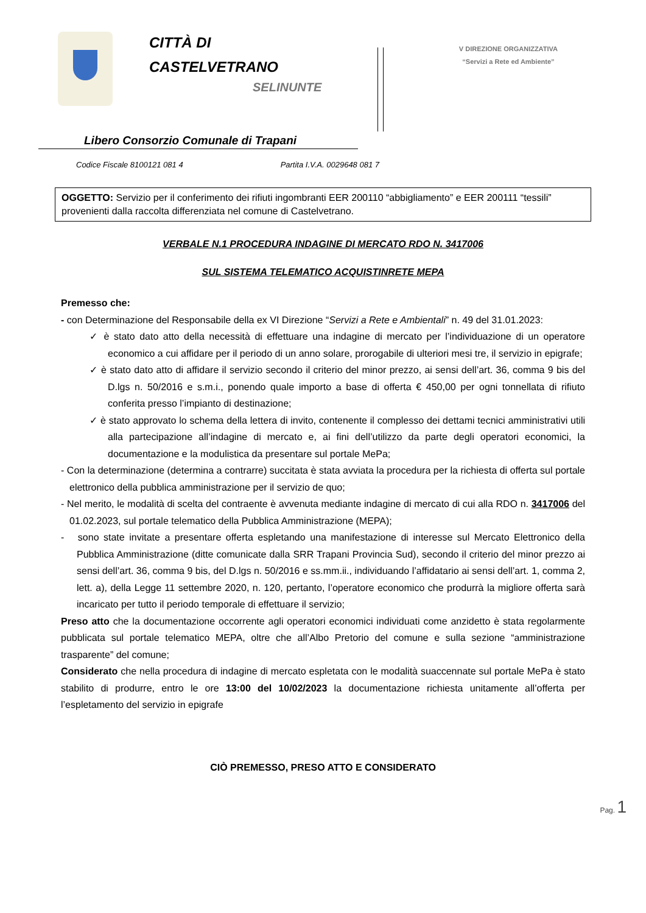CITTÀ DI
CASTELVETRANO
SELINUNTE
V DIREZIONE ORGANIZZATIVA
“Servizi a Rete ed Ambiente”
Libero Consorzio Comunale di Trapani
Codice Fiscale 8100121 081 4 Partita I.V.A. 0029648 081 7
OGGETTO: Servizio per il conferimento dei rifiuti ingombranti EER 200110 “abbigliamento” e EER 200111 “tessili” provenienti dalla raccolta differenziata nel comune di Castelvetrano.
VERBALE N.1 PROCEDURA INDAGINE DI MERCATO RDO N. 3417006
SUL SISTEMA TELEMATICO ACQUISTINRETE MEPA
Premesso che:
- con Determinazione del Responsabile della ex VI Direzione “Servizi a Rete e Ambientali” n. 49 del 31.01.2023:
✓ è stato dato atto della necessità di effettuare una indagine di mercato per l’individuazione di un operatore economico a cui affidare per il periodo di un anno solare, prorogabile di ulteriori mesi tre, il servizio in epigrafe;
✓ è stato dato atto di affidare il servizio secondo il criterio del minor prezzo, ai sensi dell’art. 36, comma 9 bis del D.lgs n. 50/2016 e s.m.i., ponendo quale importo a base di offerta € 450,00 per ogni tonnellata di rifiuto conferita presso l’impianto di destinazione;
✓ è stato approvato lo schema della lettera di invito, contenente il complesso dei dettami tecnici amministrativi utili alla partecipazione all’indagine di mercato e, ai fini dell’utilizzo da parte degli operatori economici, la documentazione e la modulistica da presentare sul portale MePa;
- Con la determinazione (determina a contrarre) succitata è stata avviata la procedura per la richiesta di offerta sul portale elettronico della pubblica amministrazione per il servizio de quo;
- Nel merito, le modalità di scelta del contraente è avvenuta mediante indagine di mercato di cui alla RDO n. 3417006 del 01.02.2023, sul portale telematico della Pubblica Amministrazione (MEPA);
- sono state invitate a presentare offerta espletando una manifestazione di interesse sul Mercato Elettronico della Pubblica Amministrazione (ditte comunicate dalla SRR Trapani Provincia Sud), secondo il criterio del minor prezzo ai sensi dell’art. 36, comma 9 bis, del D.lgs n. 50/2016 e ss.mm.ii., individuando l’affidatario ai sensi dell’art. 1, comma 2, lett. a), della Legge 11 settembre 2020, n. 120, pertanto, l’operatore economico che produrrà la migliore offerta sarà incaricato per tutto il periodo temporale di effettuare il servizio;
Preso atto che la documentazione occorrente agli operatori economici individuati come anzidetto è stata regolarmente pubblicata sul portale telematico MEPA, oltre che all’Albo Pretorio del comune e sulla sezione “amministrazione trasparente” del comune;
Considerato che nella procedura di indagine di mercato espletata con le modalità suaccennate sul portale MePa è stato stabilito di produrre, entro le ore 13:00 del 10/02/2023 la documentazione richiesta unitamente all’offerta per l’espletamento del servizio in epigrafe
CIÒ PREMESSO, PRESO ATTO E CONSIDERATO
Pag. 1